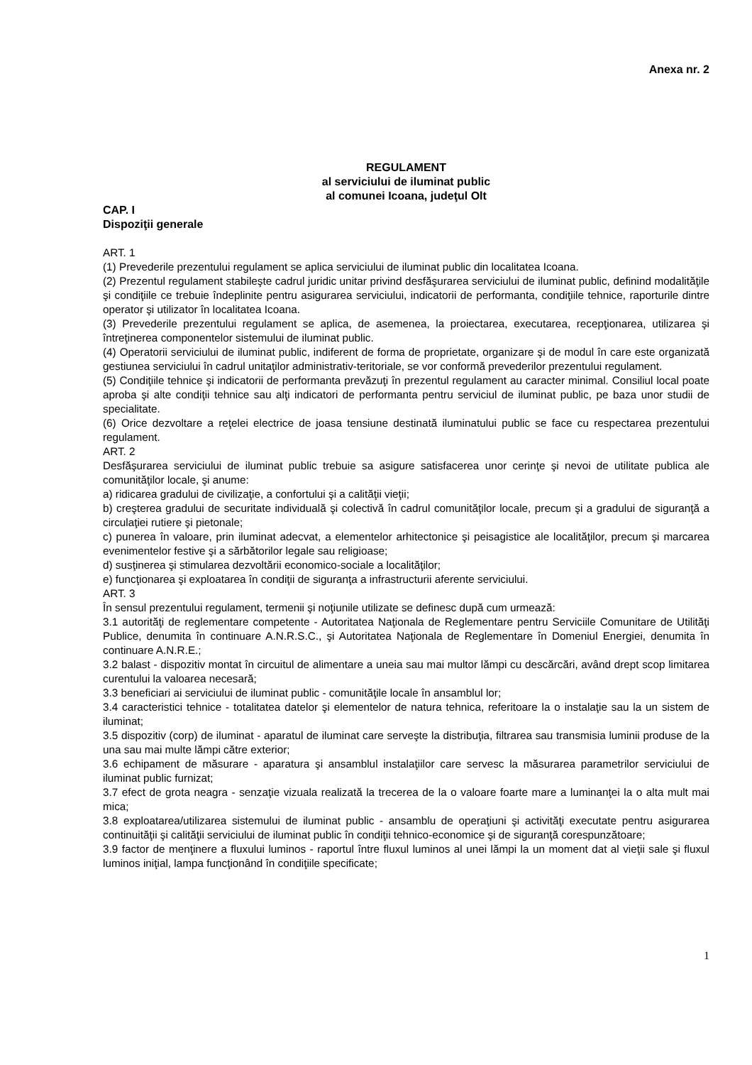Anexa nr. 2
REGULAMENT
al serviciului de iluminat public
al comunei Icoana, judeţul Olt
CAP. I
Dispoziţii generale
ART. 1
(1) Prevederile prezentului regulament se aplica serviciului de iluminat public din localitatea Icoana.
(2) Prezentul regulament stabileşte cadrul juridic unitar privind desfăşurarea serviciului de iluminat public, definind modalităţile şi condiţiile ce trebuie îndeplinite pentru asigurarea serviciului, indicatorii de performanta, condiţiile tehnice, raporturile dintre operator şi utilizator în localitatea Icoana.
(3) Prevederile prezentului regulament se aplica, de asemenea, la proiectarea, executarea, recepţionarea, utilizarea şi întreţinerea componentelor sistemului de iluminat public.
(4) Operatorii serviciului de iluminat public, indiferent de forma de proprietate, organizare şi de modul în care este organizată gestiunea serviciului în cadrul unitaţilor administrativ-teritoriale, se vor conformă prevederilor prezentului regulament.
(5) Condiţiile tehnice şi indicatorii de performanta prevăzuţi în prezentul regulament au caracter minimal. Consiliul local poate aproba şi alte condiţii tehnice sau alţi indicatori de performanta pentru serviciul de iluminat public, pe baza unor studii de specialitate.
(6) Orice dezvoltare a reţelei electrice de joasa tensiune destinată iluminatului public se face cu respectarea prezentului regulament.
ART. 2
Desfăşurarea serviciului de iluminat public trebuie sa asigure satisfacerea unor cerinţe şi nevoi de utilitate publica ale comunităţilor locale, şi anume:
a) ridicarea gradului de civilizaţie, a confortului şi a calităţii vieţii;
b) creşterea gradului de securitate individuală şi colectivă în cadrul comunităţilor locale, precum şi a gradului de siguranţă a circulaţiei rutiere şi pietonale;
c) punerea în valoare, prin iluminat adecvat, a elementelor arhitectonice şi peisagistice ale localităţilor, precum şi marcarea evenimentelor festive şi a sărbătorilor legale sau religioase;
d) susţinerea şi stimularea dezvoltării economico-sociale a localităţilor;
e) funcţionarea şi exploatarea în condiţii de siguranţa a infrastructurii aferente serviciului.
ART. 3
În sensul prezentului regulament, termenii şi noţiunile utilizate se definesc după cum urmează:
3.1 autorităţi de reglementare competente - Autoritatea Naţionala de Reglementare pentru Serviciile Comunitare de Utilităţi Publice, denumita în continuare A.N.R.S.C., şi Autoritatea Naţionala de Reglementare în Domeniul Energiei, denumita în continuare A.N.R.E.;
3.2 balast - dispozitiv montat în circuitul de alimentare a uneia sau mai multor lămpi cu descărcări, având drept scop limitarea curentului la valoarea necesară;
3.3 beneficiari ai serviciului de iluminat public - comunităţile locale în ansamblul lor;
3.4 caracteristici tehnice - totalitatea datelor şi elementelor de natura tehnica, referitoare la o instalaţie sau la un sistem de iluminat;
3.5 dispozitiv (corp) de iluminat - aparatul de iluminat care serveşte la distribuţia, filtrarea sau transmisia luminii produse de la una sau mai multe lămpi către exterior;
3.6 echipament de măsurare - aparatura şi ansamblul instalaţiilor care servesc la măsurarea parametrilor serviciului de iluminat public furnizat;
3.7 efect de grota neagra - senzaţie vizuala realizată la trecerea de la o valoare foarte mare a luminanţei la o alta mult mai mica;
3.8 exploatarea/utilizarea sistemului de iluminat public - ansamblu de operaţiuni şi activităţi executate pentru asigurarea continuităţii şi calităţii serviciului de iluminat public în condiţii tehnico-economice şi de siguranţă corespunzătoare;
3.9 factor de menţinere a fluxului luminos - raportul între fluxul luminos al unei lămpi la un moment dat al vieţii sale şi fluxul luminos iniţial, lampa funcţionând în condiţiile specificate;
1